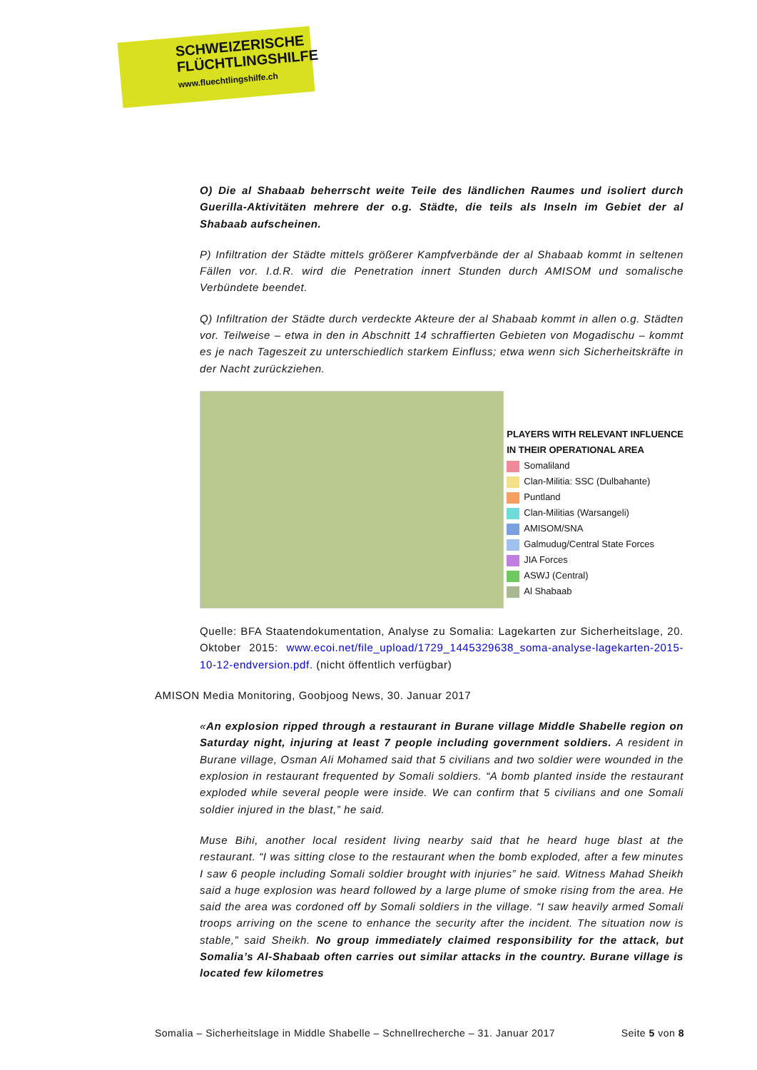SCHWEIZERISCHE
FLÜCHTLINGSHILFE
www.fluechtlingshilfe.ch
O) Die al Shabaab beherrscht weite Teile des ländlichen Raumes und isoliert durch Guerilla-Aktivitäten mehrere der o.g. Städte, die teils als Inseln im Gebiet der al Shabaab aufscheinen.
P) Infiltration der Städte mittels größerer Kampfverbände der al Shabaab kommt in seltenen Fällen vor. I.d.R. wird die Penetration innert Stunden durch AMISOM und somalische Verbündete beendet.
Q) Infiltration der Städte durch verdeckte Akteure der al Shabaab kommt in allen o.g. Städten vor. Teilweise – etwa in den in Abschnitt 14 schraffierten Gebieten von Mogadischu – kommt es je nach Tageszeit zu unterschiedlich starkem Einfluss; etwa wenn sich Sicherheitskräfte in der Nacht zurückziehen.
PLAYERS WITH RELEVANT INFLUENCE
IN THEIR OPERATIONAL AREA
Somaliland
Clan-Militia: SSC (Dulbahante)
Puntland
Clan-Militias (Warsangeli)
AMISOM/SNA
Galmudug/Central State Forces
JIA Forces
ASWJ (Central)
Al Shabaab
Quelle: BFA Staatendokumentation, Analyse zu Somalia: Lagekarten zur Sicherheitslage, 20. Oktober 2015: www.ecoi.net/file_upload/1729_1445329638_soma-analyse-lagekarten-2015-10-12-endversion.pdf. (nicht öffentlich verfügbar)
AMISON Media Monitoring, Goobjoog News, 30. Januar 2017
«An explosion ripped through a restaurant in Burane village Middle Shabelle region on Saturday night, injuring at least 7 people including government soldiers. A resident in Burane village, Osman Ali Mohamed said that 5 civilians and two soldier were wounded in the explosion in restaurant frequented by Somali soldiers. “A bomb planted inside the restaurant exploded while several people were inside. We can confirm that 5 civilians and one Somali soldier injured in the blast,” he said.
Muse Bihi, another local resident living nearby said that he heard huge blast at the restaurant. “I was sitting close to the restaurant when the bomb exploded, after a few minutes I saw 6 people including Somali soldier brought with injuries” he said. Witness Mahad Sheikh said a huge explosion was heard followed by a large plume of smoke rising from the area. He said the area was cordoned off by Somali soldiers in the village. “I saw heavily armed Somali troops arriving on the scene to enhance the security after the incident. The situation now is stable,” said Sheikh. No group immediately claimed responsibility for the attack, but Somalia’s Al-Shabaab often carries out similar attacks in the country. Burane village is located few kilometres
Somalia – Sicherheitslage in Middle Shabelle – Schnellrecherche – 31. Januar 2017 Seite 5 von 8